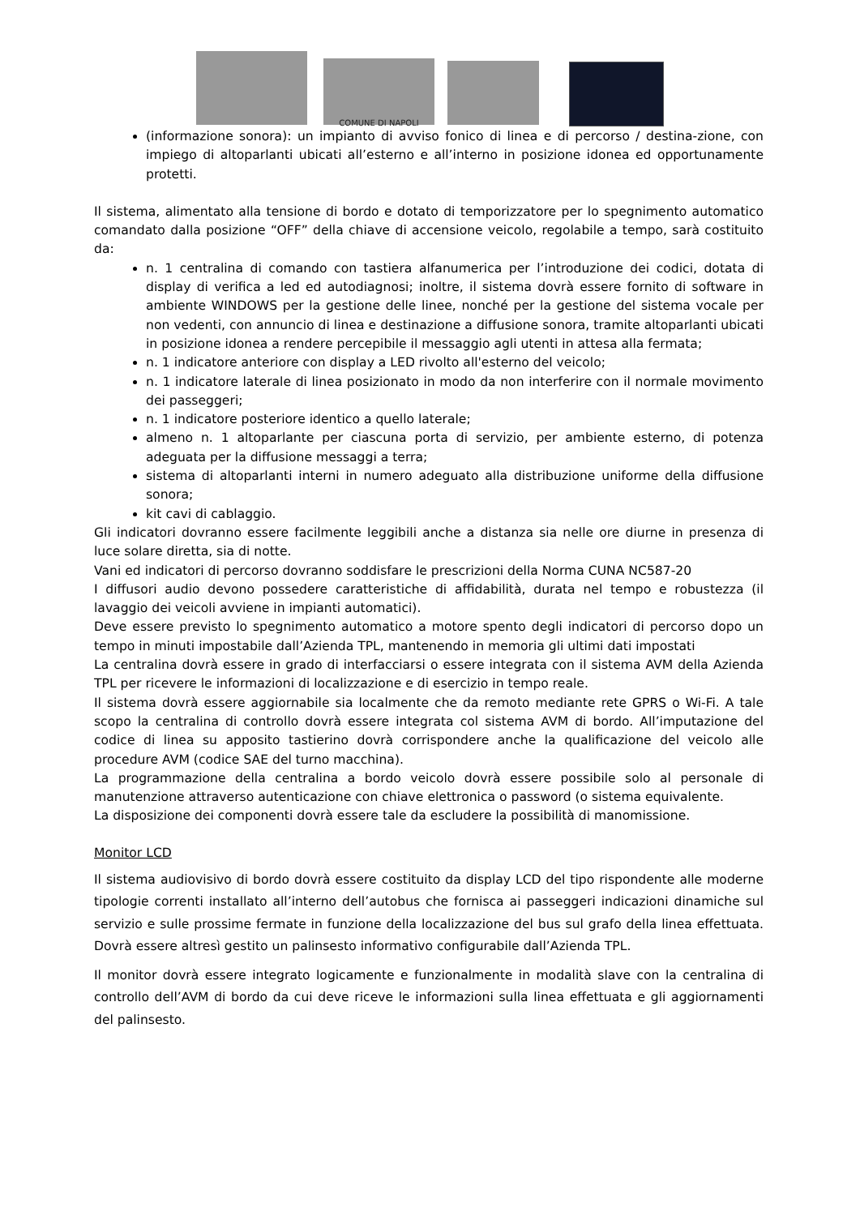COMUNE DI NAPOLI
(informazione sonora): un impianto di avviso fonico di linea e di percorso / destina-zione, con impiego di altoparlanti ubicati all’esterno e all’interno in posizione idonea ed opportunamente protetti.
Il sistema, alimentato alla tensione di bordo e dotato di temporizzatore per lo spegnimento automatico comandato dalla posizione “OFF” della chiave di accensione veicolo, regolabile a tempo, sarà costituito da:
n. 1 centralina di comando con tastiera alfanumerica per l’introduzione dei codici, dotata di display di verifica a led ed autodiagnosi; inoltre, il sistema dovrà essere fornito di software in ambiente WINDOWS per la gestione delle linee, nonché per la gestione del sistema vocale per non vedenti, con annuncio di linea e destinazione a diffusione sonora, tramite altoparlanti ubicati in posizione idonea a rendere percepibile il messaggio agli utenti in attesa alla fermata;
n. 1 indicatore anteriore con display a LED rivolto all'esterno del veicolo;
n. 1 indicatore laterale di linea posizionato in modo da non interferire con il normale movimento dei passeggeri;
n. 1 indicatore posteriore identico a quello laterale;
almeno n. 1 altoparlante per ciascuna porta di servizio, per ambiente esterno, di potenza adeguata per la diffusione messaggi a terra;
sistema di altoparlanti interni in numero adeguato alla distribuzione uniforme della diffusione sonora;
kit cavi di cablaggio.
Gli indicatori dovranno essere facilmente leggibili anche a distanza sia nelle ore diurne in presenza di luce solare diretta, sia di notte.
Vani ed indicatori di percorso dovranno soddisfare le prescrizioni della Norma CUNA NC587-20
I diffusori audio devono possedere caratteristiche di affidabilità, durata nel tempo e robustezza (il lavaggio dei veicoli avviene in impianti automatici).
Deve essere previsto lo spegnimento automatico a motore spento degli indicatori di percorso dopo un tempo in minuti impostabile dall’Azienda TPL, mantenendo in memoria gli ultimi dati impostati
La centralina dovrà essere in grado di interfacciarsi o essere integrata con il sistema AVM della Azienda TPL per ricevere le informazioni di localizzazione e di esercizio in tempo reale.
Il sistema dovrà essere aggiornabile sia localmente che da remoto mediante rete GPRS o Wi-Fi. A tale scopo la centralina di controllo dovrà essere integrata col sistema AVM di bordo. All’imputazione del codice di linea su apposito tastierino dovrà corrispondere anche la qualificazione del veicolo alle procedure AVM (codice SAE del turno macchina).
La programmazione della centralina a bordo veicolo dovrà essere possibile solo al personale di manutenzione attraverso autenticazione con chiave elettronica o password (o sistema equivalente.
La disposizione dei componenti dovrà essere tale da escludere la possibilità di manomissione.
Monitor LCD
Il sistema audiovisivo di bordo dovrà essere costituito da display LCD del tipo rispondente alle moderne tipologie correnti installato all’interno dell’autobus che fornisca ai passeggeri indicazioni dinamiche sul servizio e sulle prossime fermate in funzione della localizzazione del bus sul grafo della linea effettuata. Dovrà essere altresì gestito un palinsesto informativo configurabile dall’Azienda TPL.
Il monitor dovrà essere integrato logicamente e funzionalmente in modalità slave con la centralina di controllo dell’AVM di bordo da cui deve riceve le informazioni sulla linea effettuata e gli aggiornamenti del palinsesto.